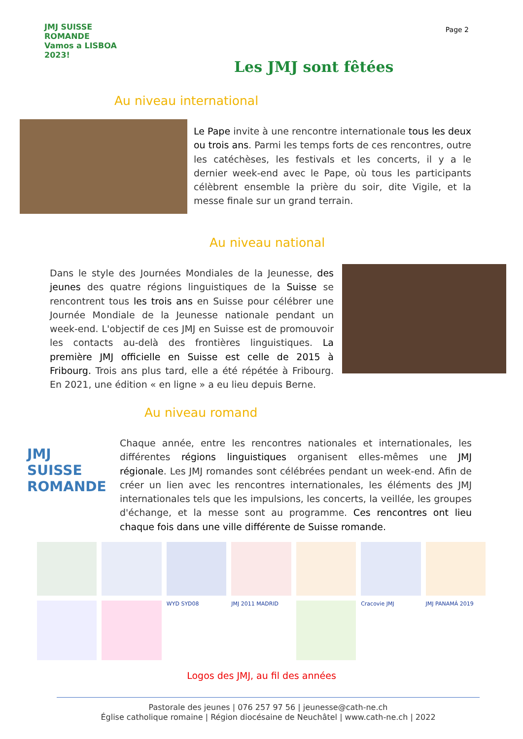Page 2
JMJ SUISSE ROMANDE
Vamos a LISBOA 2023!
Les JMJ sont fêtées
Au niveau international
Le Pape invite à une rencontre internationale tous les deux ou trois ans. Parmi les temps forts de ces rencontres, outre les catéchèses, les festivals et les concerts, il y a le dernier week-end avec le Pape, où tous les participants célèbrent ensemble la prière du soir, dite Vigile, et la messe finale sur un grand terrain.
Au niveau national
Dans le style des Journées Mondiales de la Jeunesse, des jeunes des quatre régions linguistiques de la Suisse se rencontrent tous les trois ans en Suisse pour célébrer une Journée Mondiale de la Jeunesse nationale pendant un week-end. L'objectif de ces JMJ en Suisse est de promouvoir les contacts au-delà des frontières linguistiques. La première JMJ officielle en Suisse est celle de 2015 à Fribourg. Trois ans plus tard, elle a été répétée à Fribourg. En 2021, une édition « en ligne » a eu lieu depuis Berne.
Au niveau romand
JMJ SUISSE ROMANDE
Chaque année, entre les rencontres nationales et internationales, les différentes régions linguistiques organisent elles-mêmes une JMJ régionale. Les JMJ romandes sont célébrées pendant un week-end. Afin de créer un lien avec les rencontres internationales, les éléments des JMJ internationales tels que les impulsions, les concerts, la veillée, les groupes d'échange, et la messe sont au programme. Ces rencontres ont lieu chaque fois dans une ville différente de Suisse romande.
WYD SYD08
JMJ 2011 MADRID
Cracovie JMJ
JMJ PANAMÁ 2019
Logos des JMJ, au fil des années
Pastorale des jeunes | 076 257 97 56 | jeunesse@cath-ne.ch
Église catholique romaine | Région diocésaine de Neuchâtel | www.cath-ne.ch | 2022